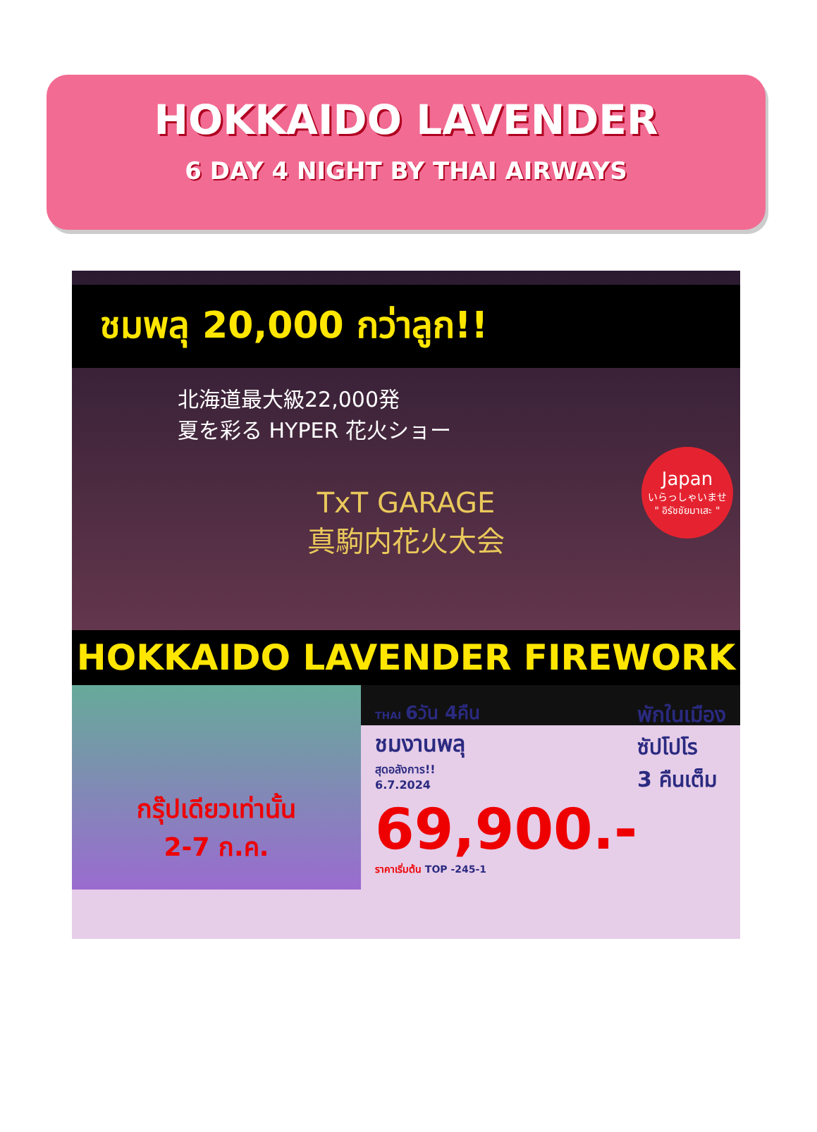HOKKAIDO LAVENDER
6 DAY 4 NIGHT BY THAI AIRWAYS
ชมพลุ 20,000 กว่าลูก!!
北海道最大級22,000発
夏を彩る HYPER 花火ショー
TxT GARAGE
真駒内花火大会
Japan
いらっしゃいませ
" อิรัชชัยมาเสะ "
HOKKAIDO LAVENDER FIREWORK
กรุ๊ปเดียวเท่านั้น
2-7 ก.ค.
THAI 6วัน 4คืน
ชมงานพลุ
สุดอลังการ!!
6.7.2024
พักในเมือง
ซัปโปโร
3 คืนเต็ม
69,900.-
ราคาเริ่มต้น TOP -245-1